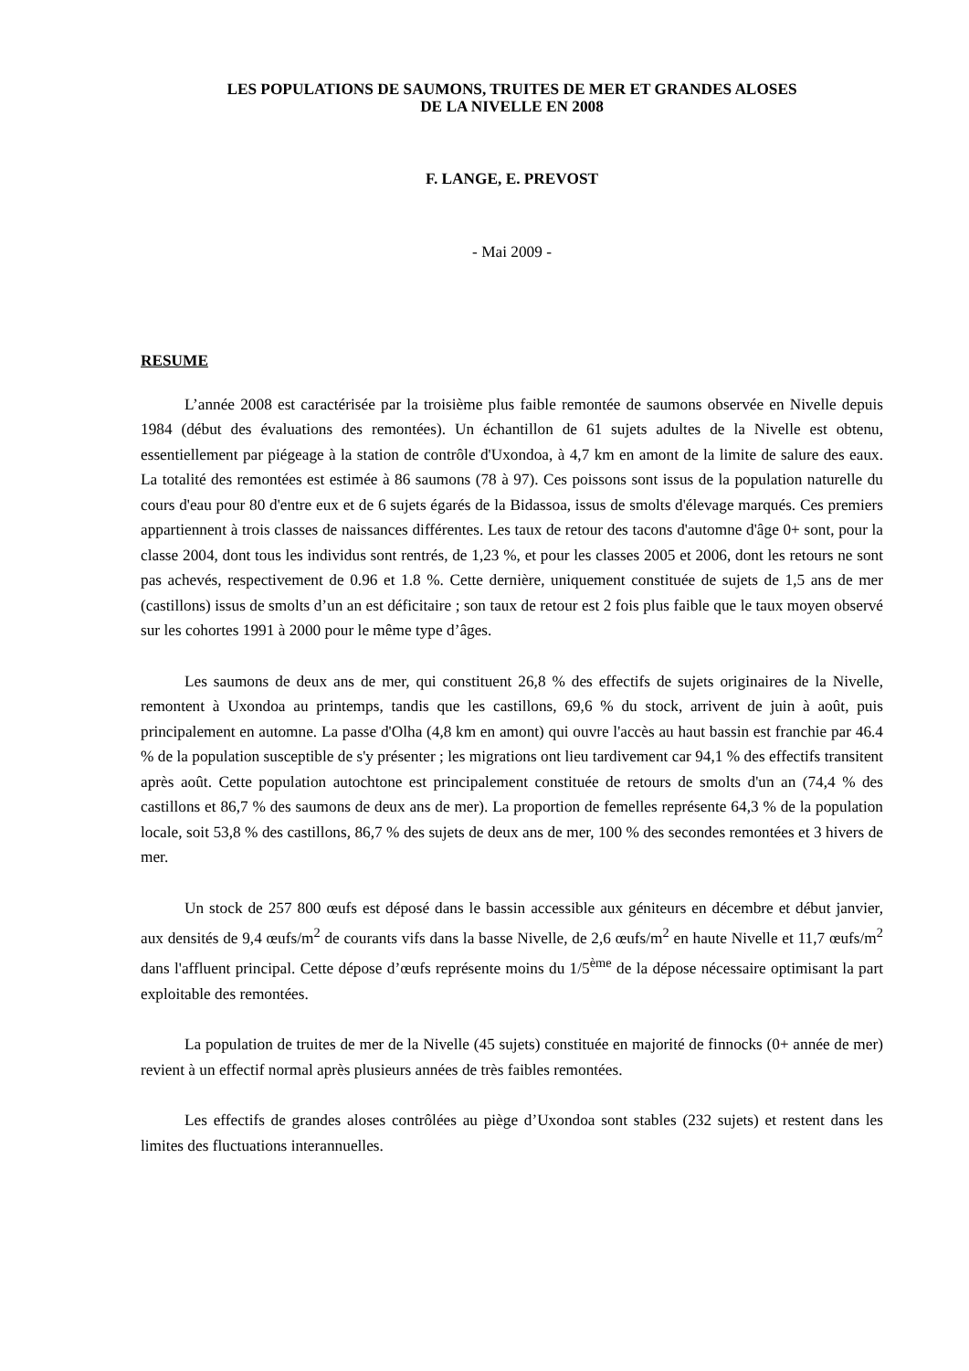LES POPULATIONS DE SAUMONS, TRUITES DE MER ET GRANDES ALOSES
DE LA NIVELLE EN 2008
F. LANGE, E. PREVOST
- Mai 2009 -
RESUME
L’année 2008 est caractérisée par la troisième plus faible remontée de saumons observée en Nivelle depuis 1984 (début des évaluations des remontées). Un échantillon de 61 sujets adultes de la Nivelle est obtenu, essentiellement par piégeage à la station de contrôle d'Uxondoa, à 4,7 km en amont de la limite de salure des eaux. La totalité des remontées est estimée à 86 saumons (78 à 97). Ces poissons sont issus de la population naturelle du cours d'eau pour 80 d'entre eux et de 6 sujets égarés de la Bidassoa, issus de smolts d'élevage marqués. Ces premiers appartiennent à trois classes de naissances différentes. Les taux de retour des tacons d'automne d'âge 0+ sont, pour la classe 2004, dont tous les individus sont rentrés, de 1,23 %, et pour les classes 2005 et 2006, dont les retours ne sont pas achevés, respectivement de 0.96 et 1.8 %. Cette dernière, uniquement constituée de sujets de 1,5 ans de mer (castillons) issus de smolts d’un an est déficitaire ; son taux de retour est 2 fois plus faible que le taux moyen observé sur les cohortes 1991 à 2000 pour le même type d’âges.
Les saumons de deux ans de mer, qui constituent 26,8 % des effectifs de sujets originaires de la Nivelle, remontent à Uxondoa au printemps, tandis que les castillons, 69,6 % du stock, arrivent de juin à août, puis principalement en automne. La passe d'Olha (4,8 km en amont) qui ouvre l'accès au haut bassin est franchie par 46.4 % de la population susceptible de s'y présenter ; les migrations ont lieu tardivement car 94,1 % des effectifs transitent après août. Cette population autochtone est principalement constituée de retours de smolts d'un an (74,4 % des castillons et 86,7 % des saumons de deux ans de mer). La proportion de femelles représente 64,3 % de la population locale, soit 53,8 % des castillons, 86,7 % des sujets de deux ans de mer, 100 % des secondes remontées et 3 hivers de mer.
Un stock de 257 800 œufs est déposé dans le bassin accessible aux géniteurs en décembre et début janvier, aux densités de 9,4 œufs/m<sup>2</sup> de courants vifs dans la basse Nivelle, de 2,6 œufs/m<sup>2</sup> en haute Nivelle et 11,7 œufs/m<sup>2</sup> dans l'affluent principal. Cette dépose d’œufs représente moins du 1/5<sup>ème</sup> de la dépose nécessaire optimisant la part exploitable des remontées.
La population de truites de mer de la Nivelle (45 sujets) constituée en majorité de finnocks (0+ année de mer) revient à un effectif normal après plusieurs années de très faibles remontées.
Les effectifs de grandes aloses contrôlées au piège d’Uxondoa sont stables (232 sujets) et restent dans les limites des fluctuations interannuelles.